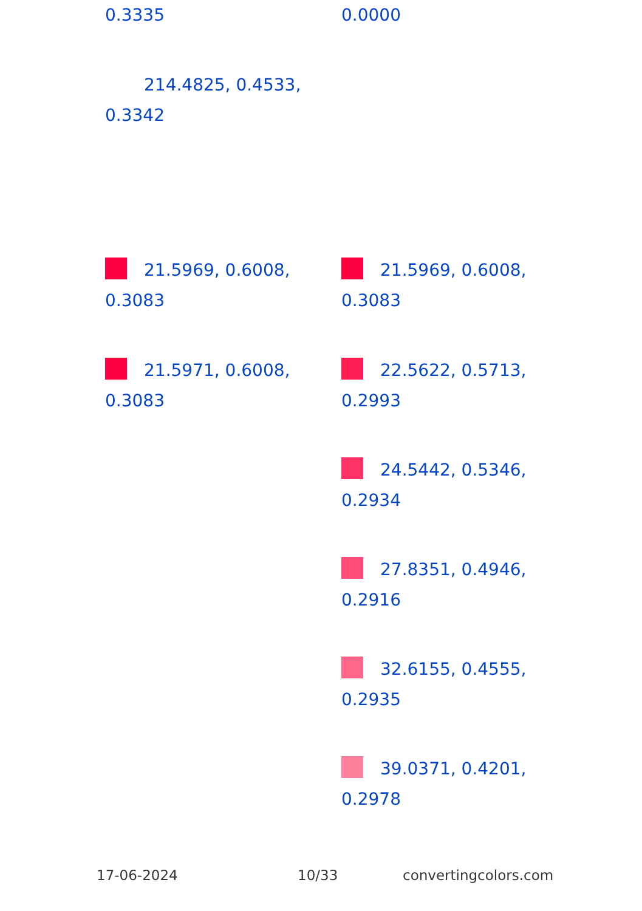0.3335 0.0000
214.4825, 0.4533, 0.3342
21.5969, 0.6008, 0.3083
21.5969, 0.6008, 0.3083
21.5971, 0.6008, 0.3083
22.5622, 0.5713, 0.2993
24.5442, 0.5346, 0.2934
27.8351, 0.4946, 0.2916
32.6155, 0.4555, 0.2935
39.0371, 0.4201, 0.2978
17-06-2024 10/33 convertingcolors.com